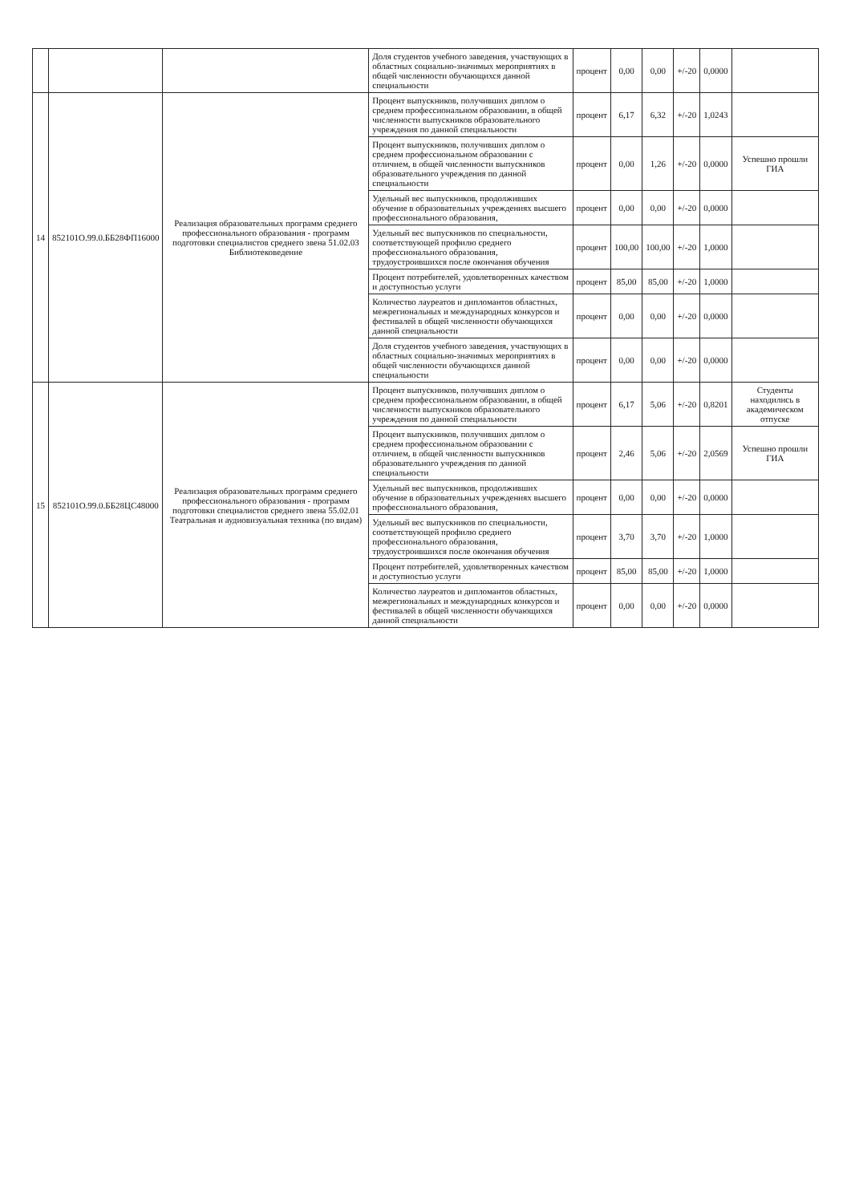| | | | Доля студентов учебного заведения, участвующих в областных социально-значимых мероприятиях в общей численности обучающихся данной специальности | процент | 0,00 | 0,00 | +/-20 | 0,0000 | |
| 14 | 852101О.99.0.ББ28ФП16000 | Реализация образовательных программ среднего профессионального образования - программ подготовки специалистов среднего звена 51.02.03 Библиотековедение | Процент выпускников, получивших диплом о среднем профессиональном образовании, в общей численности выпускников образовательного учреждения по данной специальности | процент | 6,17 | 6,32 | +/-20 | 1,0243 | |
| | | | Процент выпускников, получивших диплом о среднем профессиональном образовании с отличием, в общей численности выпускников образовательного учреждения по данной специальности | процент | 0,00 | 1,26 | +/-20 | 0,0000 | Успешно прошли ГИА |
| | | | Удельный вес выпускников, продолживших обучение в образовательных учреждениях высшего профессионального образования, | процент | 0,00 | 0,00 | +/-20 | 0,0000 | |
| | | | Удельный вес выпускников по специальности, соответствующей профилю среднего профессионального образования, трудоустроившихся после окончания обучения | процент | 100,00 | 100,00 | +/-20 | 1,0000 | |
| | | | Процент потребителей, удовлетворенных качеством и доступностью услуги | процент | 85,00 | 85,00 | +/-20 | 1,0000 | |
| | | | Количество лауреатов и дипломантов областных, межрегиональных и международных конкурсов и фестивалей в общей численности обучающихся данной специальности | процент | 0,00 | 0,00 | +/-20 | 0,0000 | |
| | | | Доля студентов учебного заведения, участвующих в областных социально-значимых мероприятиях в общей численности обучающихся данной специальности | процент | 0,00 | 0,00 | +/-20 | 0,0000 | |
| 15 | 852101О.99.0.ББ28ЦС48000 | Реализация образовательных программ среднего профессионального образования - программ подготовки специалистов среднего звена 55.02.01 Театральная и аудиовизуальная техника (по видам) | Процент выпускников, получивших диплом о среднем профессиональном образовании, в общей численности выпускников образовательного учреждения по данной специальности | процент | 6,17 | 5,06 | +/-20 | 0,8201 | Студенты находились в академическом отпуске |
| | | | Процент выпускников, получивших диплом о среднем профессиональном образовании с отличием, в общей численности выпускников образовательного учреждения по данной специальности | процент | 2,46 | 5,06 | +/-20 | 2,0569 | Успешно прошли ГИА |
| | | | Удельный вес выпускников, продолживших обучение в образовательных учреждениях высшего профессионального образования, | процент | 0,00 | 0,00 | +/-20 | 0,0000 | |
| | | | Удельный вес выпускников по специальности, соответствующей профилю среднего профессионального образования, трудоустроившихся после окончания обучения | процент | 3,70 | 3,70 | +/-20 | 1,0000 | |
| | | | Процент потребителей, удовлетворенных качеством и доступностью услуги | процент | 85,00 | 85,00 | +/-20 | 1,0000 | |
| | | | Количество лауреатов и дипломантов областных, межрегиональных и международных конкурсов и фестивалей в общей численности обучающихся данной специальности | процент | 0,00 | 0,00 | +/-20 | 0,0000 | |